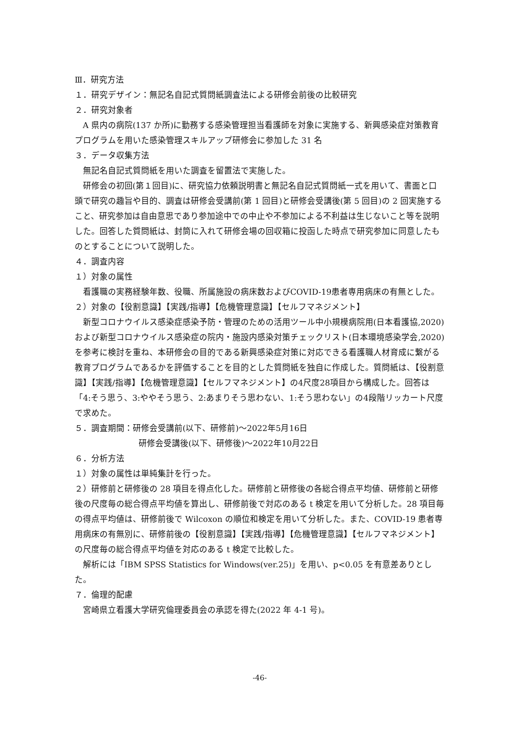Ⅲ．研究方法
１．研究デザイン：無記名自記式質問紙調査法による研修会前後の比較研究
２．研究対象者
A 県内の病院(137 か所)に勤務する感染管理担当看護師を対象に実施する、新興感染症対策教育プログラムを用いた感染管理スキルアップ研修会に参加した 31 名
３．データ収集方法
無記名自記式質問紙を用いた調査を留置法で実施した。
研修会の初回(第１回目)に、研究協力依頼説明書と無記名自記式質問紙一式を用いて、書面と口頭で研究の趣旨や目的、調査は研修会受講前(第 1 回目)と研修会受講後(第 5 回目)の 2 回実施すること、研究参加は自由意思であり参加途中での中止や不参加による不利益は生じないこと等を説明した。回答した質問紙は、封筒に入れて研修会場の回収箱に投函した時点で研究参加に同意したものとすることについて説明した。
４．調査内容
１）対象の属性
看護職の実務経験年数、役職、所属施設の病床数およびCOVID-19患者専用病床の有無とした。
２）対象の【役割意識】【実践/指導】【危機管理意識】【セルフマネジメント】
新型コロナウイルス感染症感染予防・管理のための活用ツール中小規模病院用(日本看護協,2020)および新型コロナウイルス感染症の院内・施設内感染対策チェックリスト(日本環境感染学会,2020)を参考に検討を重ね、本研修会の目的である新興感染症対策に対応できる看護職人材育成に繋がる教育プログラムであるかを評価することを目的とした質問紙を独自に作成した。質問紙は、【役割意識】【実践/指導】【危機管理意識】【セルフマネジメント】の4尺度28項目から構成した。回答は「4:そう思う、3:ややそう思う、2:あまりそう思わない、1:そう思わない」の4段階リッカート尺度で求めた。
５．調査期間：研修会受講前(以下、研修前)～2022年5月16日
研修会受講後(以下、研修後)～2022年10月22日
６．分析方法
１）対象の属性は単純集計を行った。
２）研修前と研修後の 28 項目を得点化した。研修前と研修後の各総合得点平均値、研修前と研修後の尺度毎の総合得点平均値を算出し、研修前後で対応のある t 検定を用いて分析した。28 項目毎の得点平均値は、研修前後で Wilcoxon の順位和検定を用いて分析した。また、COVID-19 患者専用病床の有無別に、研修前後の【役割意識】【実践/指導】【危機管理意識】【セルフマネジメント】の尺度毎の総合得点平均値を対応のある t 検定で比較した。
解析には「IBM SPSS Statistics for Windows(ver.25)」を用い、p<0.05 を有意差ありとした。
７．倫理的配慮
宮崎県立看護大学研究倫理委員会の承認を得た(2022 年 4-1 号)。
-46-